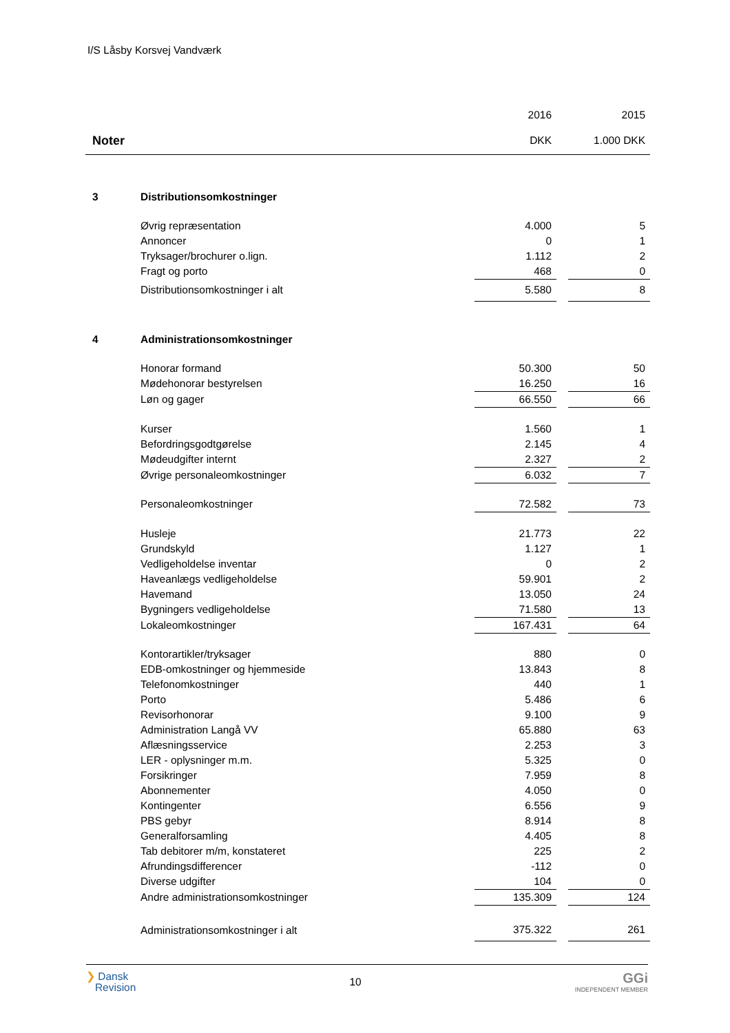I/S Låsby Korsvej Vandværk
| | | 2016 | | 2015 |
| --- | --- | --- | --- | --- |
| Noter | | DKK | | 1.000 DKK |
| 3 | Distributionsomkostninger | | | |
| | Øvrig repræsentation | 4.000 | | 5 |
| | Annoncer | 0 | | 1 |
| | Tryksager/brochurer o.lign. | 1.112 | | 2 |
| | Fragt og porto | 468 | | 0 |
| | Distributionsomkostninger i alt | 5.580 | | 8 |
| 4 | Administrationsomkostninger | | | |
| | Honorar formand | 50.300 | | 50 |
| | Mødehonorar bestyrelsen | 16.250 | | 16 |
| | Løn og gager | 66.550 | | 66 |
| | Kurser | 1.560 | | 1 |
| | Befordringsgodtgørelse | 2.145 | | 4 |
| | Mødeudgifter internt | 2.327 | | 2 |
| | Øvrige personaleomkostninger | 6.032 | | 7 |
| | Personaleomkostninger | 72.582 | | 73 |
| | Husleje | 21.773 | | 22 |
| | Grundskyld | 1.127 | | 1 |
| | Vedligeholdelse inventar | 0 | | 2 |
| | Haveanlægs vedligeholdelse | 59.901 | | 2 |
| | Havemand | 13.050 | | 24 |
| | Bygningers vedligeholdelse | 71.580 | | 13 |
| | Lokaleomkostninger | 167.431 | | 64 |
| | Kontorartikler/tryksager | 880 | | 0 |
| | EDB-omkostninger og hjemmeside | 13.843 | | 8 |
| | Telefonomkostninger | 440 | | 1 |
| | Porto | 5.486 | | 6 |
| | Revisorhonorar | 9.100 | | 9 |
| | Administration Langå VV | 65.880 | | 63 |
| | Aflæsningsservice | 2.253 | | 3 |
| | LER - oplysninger m.m. | 5.325 | | 0 |
| | Forsikringer | 7.959 | | 8 |
| | Abonnementer | 4.050 | | 0 |
| | Kontingenter | 6.556 | | 9 |
| | PBS gebyr | 8.914 | | 8 |
| | Generalforsamling | 4.405 | | 8 |
| | Tab debitorer m/m, konstateret | 225 | | 2 |
| | Afrundingsdifferencer | -112 | | 0 |
| | Diverse udgifter | 104 | | 0 |
| | Andre administrationsomkostninger | 135.309 | | 124 |
| | Administrationsomkostninger i alt | 375.322 | | 261 |
❯ Dansk
Revision
10
GGi
INDEPENDENT MEMBER